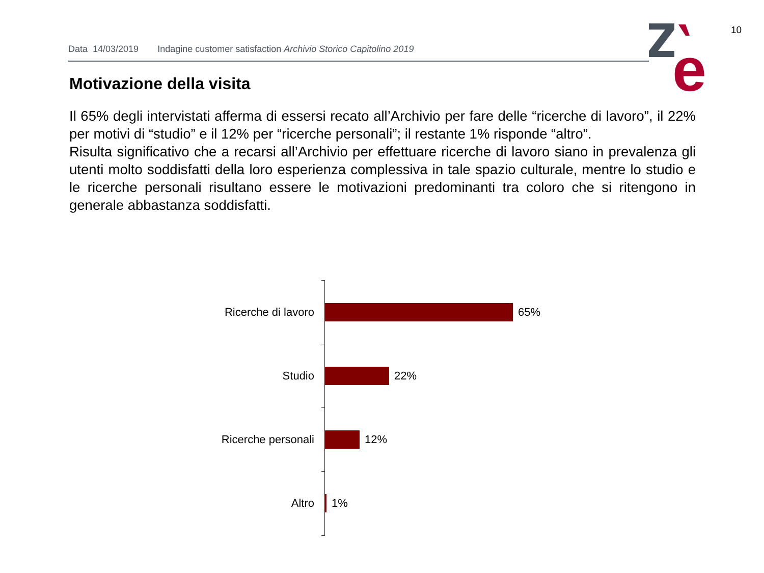10
Data 14/03/2019 Indagine customer satisfaction Archivio Storico Capitolino 2019
e
Motivazione della visita
Il 65% degli intervistati afferma di essersi recato all’Archivio per fare delle “ricerche di lavoro”, il 22% per motivi di “studio” e il 12% per “ricerche personali”; il restante 1% risponde “altro”.
Risulta significativo che a recarsi all’Archivio per effettuare ricerche di lavoro siano in prevalenza gli utenti molto soddisfatti della loro esperienza complessiva in tale spazio culturale, mentre lo studio e le ricerche personali risultano essere le motivazioni predominanti tra coloro che si ritengono in generale abbastanza soddisfatti.
Ricerche di lavoro
65%
Studio
22%
Ricerche personali
12%
Altro
1%